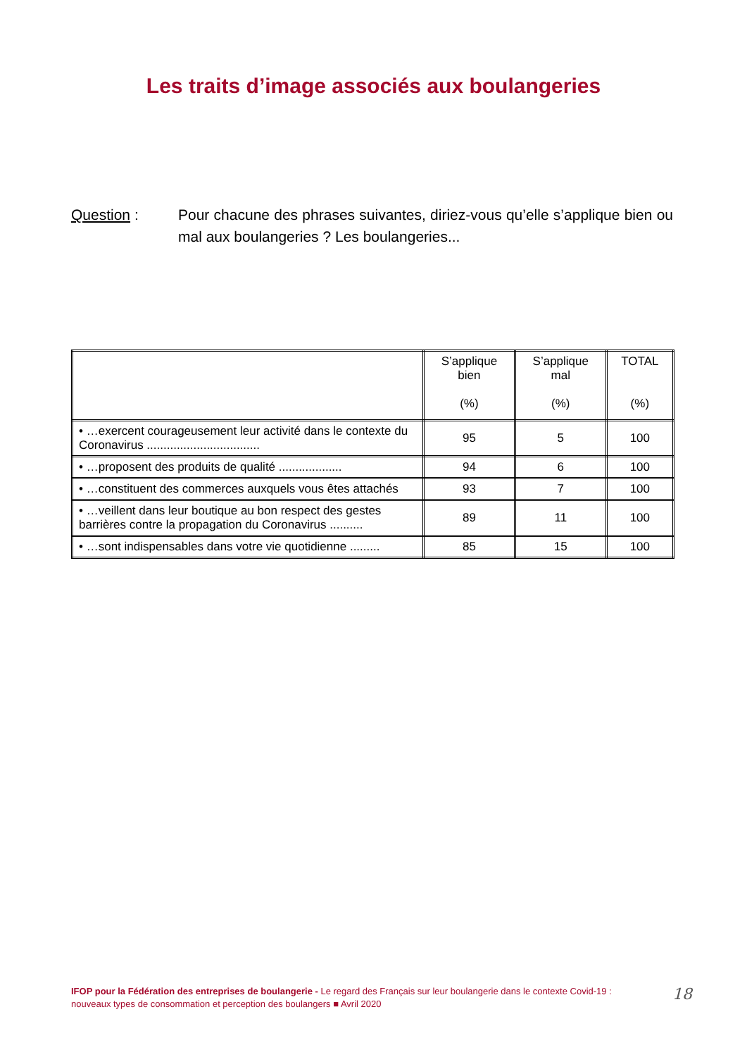Les traits d’image associés aux boulangeries
Question : Pour chacune des phrases suivantes, diriez-vous qu’elle s’applique bien ou mal aux boulangeries ? Les boulangeries...
| | S’applique bien (%) | S’applique mal (%) | TOTAL (%) |
| --- | --- | --- | --- |
| • …exercent courageusement leur activité dans le contexte du Coronavirus .................................. | 95 | 5 | 100 |
| • …proposent des produits de qualité ................... | 94 | 6 | 100 |
| • …constituent des commerces auxquels vous êtes attachés | 93 | 7 | 100 |
| • …veillent dans leur boutique au bon respect des gestes barrières contre la propagation du Coronavirus .......... | 89 | 11 | 100 |
| • …sont indispensables dans votre vie quotidienne ......... | 85 | 15 | 100 |
IFOP pour la Fédération des entreprises de boulangerie - Le regard des Français sur leur boulangerie dans le contexte Covid-19 : nouveaux types de consommation et perception des boulangers ■ Avril 2020
18